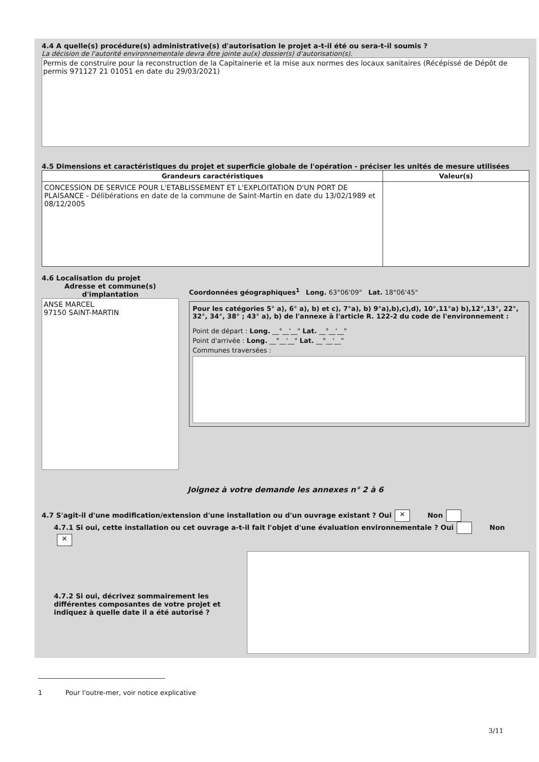4.4 A quelle(s) procédure(s) administrative(s) d'autorisation le projet a-t-il été ou sera-t-il soumis ?
La décision de l'autorité environnementale devra être jointe au(x) dossier(s) d'autorisation(s).
Permis de construire pour la reconstruction de la Capitainerie et la mise aux normes des locaux sanitaires (Récépissé de Dépôt de permis 971127 21 01051 en date du 29/03/2021)
4.5 Dimensions et caractéristiques du projet et superficie globale de l'opération - préciser les unités de mesure utilisées
| Grandeurs caractéristiques | Valeur(s) |
| --- | --- |
| CONCESSION DE SERVICE POUR L'ETABLISSEMENT ET L'EXPLOITATION D'UN PORT DE PLAISANCE - Délibérations en date de la commune de Saint-Martin en date du 13/02/1989 et 08/12/2005 | |
4.6 Localisation du projet
Adresse et commune(s) d'implantation
ANSE MARCEL
97150 SAINT-MARTIN
Coordonnées géographiques<sup>1</sup> Long. 63°06'09" Lat. 18°06'45"
Pour les catégories 5° a), 6° a), b) et c), 7°a), b) 9°a),b),c),d), 10°,11°a) b),12°,13°, 22°, 32°, 34°, 38° ; 43° a), b) de l'annexe à l'article R. 122-2 du code de l'environnement :
Point de départ : Long. __°__'__" Lat. __°__'__"
Point d'arrivée : Long. __°__'__" Lat. __°__'__"
Communes traversées :
Joignez à votre demande les annexes n° 2 à 6
4.7 S'agit-il d'une modification/extension d'une installation ou d'un ouvrage existant ? Oui ✕ Non
4.7.1 Si oui, cette installation ou cet ouvrage a-t-il fait l'objet d'une évaluation environnementale ? Oui Non ✕
4.7.2 Si oui, décrivez sommairement les différentes composantes de votre projet et indiquez à quelle date il a été autorisé ?
1 Pour l'outre-mer, voir notice explicative
3/11